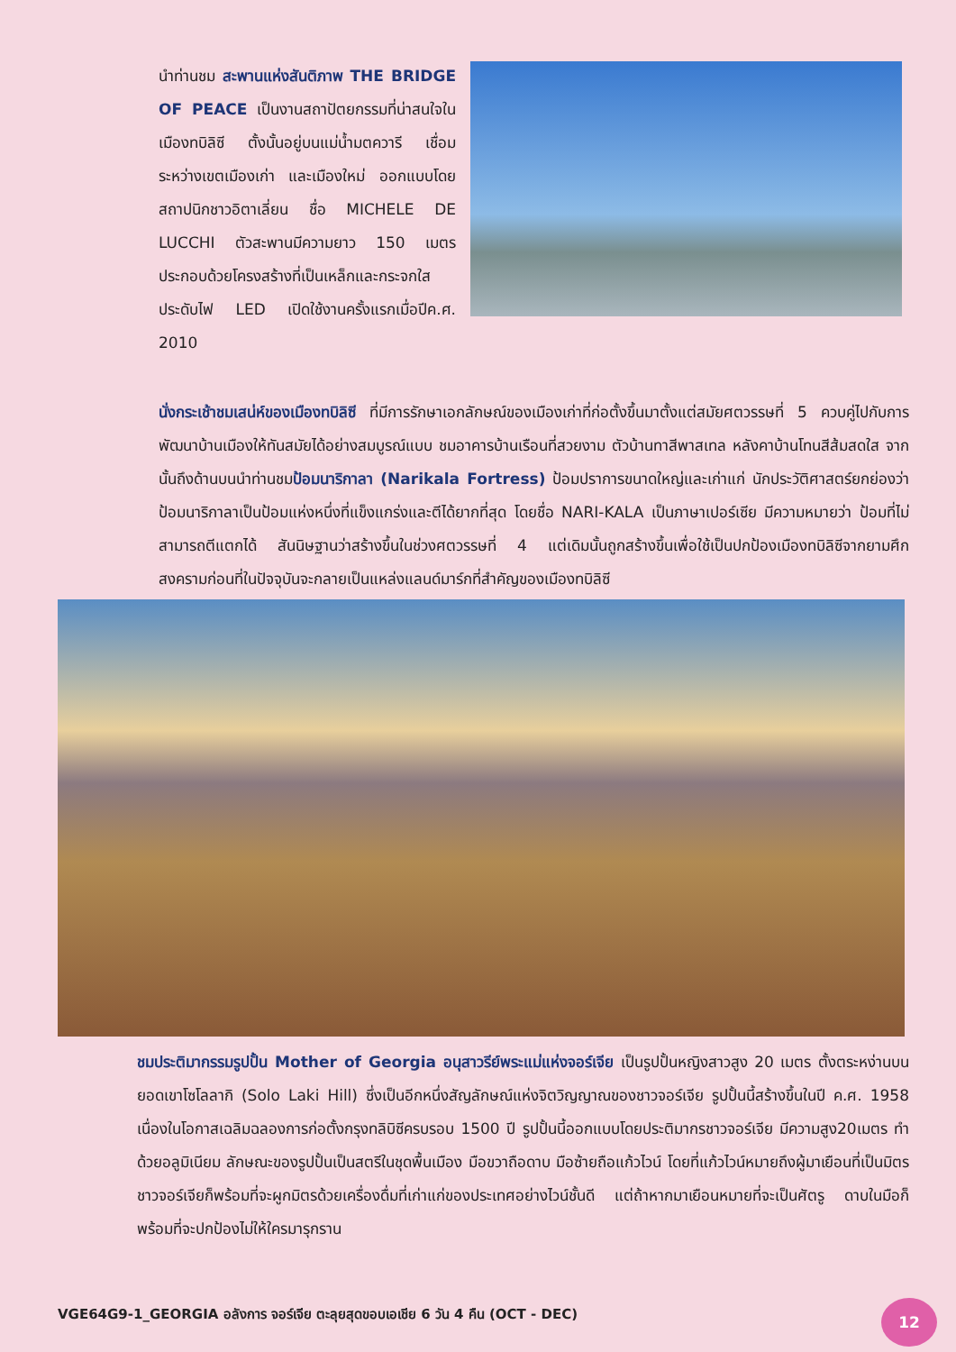นำท่านชม สะพานแห่งสันติภาพ THE BRIDGE OF PEACE เป็นงานสถาปัตยกรรมที่น่าสนใจในเมืองทบิลิซี ตั้งนั้นอยู่บนแม่น้ำมตควารี เชื่อมระหว่างเขตเมืองเก่า และเมืองใหม่ ออกแบบโดย สถาปนิกชาวอิตาเลี่ยน ชื่อ MICHELE DE LUCCHI ตัวสะพานมีความยาว 150 เมตร ประกอบด้วยโครงสร้างที่เป็นเหล็กและกระจกใส ประดับไฟ LED เปิดใช้งานครั้งแรกเมื่อปีค.ศ. 2010
นั่งกระเช้าชมเสน่ห์ของเมืองทบิลิซี ที่มีการรักษาเอกลักษณ์ของเมืองเก่าที่ก่อตั้งขึ้นมาตั้งแต่สมัยศตวรรษที่ 5 ควบคู่ไปกับการพัฒนาบ้านเมืองให้ทันสมัยได้อย่างสมบูรณ์แบบ ชมอาคารบ้านเรือนที่สวยงาม ตัวบ้านทาสีพาสเทล หลังคาบ้านโทนสีส้มสดใส จากนั้นถึงด้านบนนำท่านชมป้อมนาริกาลา (Narikala Fortress) ป้อมปราการขนาดใหญ่และเก่าแก่ นักประวัติศาสตร์ยกย่องว่าป้อมนาริกาลาเป็นป้อมแห่งหนึ่งที่แข็งแกร่งและตีได้ยากที่สุด โดยชื่อ NARI-KALA เป็นภาษาเปอร์เซีย มีความหมายว่า ป้อมที่ไม่สามารถตีแตกได้ สันนิษฐานว่าสร้างขึ้นในช่วงศตวรรษที่ 4 แต่เดิมนั้นถูกสร้างขึ้นเพื่อใช้เป็นปกป้องเมืองทบิลิซีจากยามศึกสงครามก่อนที่ในปัจจุบันจะกลายเป็นแหล่งแลนด์มาร์กที่สำคัญของเมืองทบิลิซี
ชมประติมากรรมรูปปั้น Mother of Georgia อนุสาวรีย์พระแม่แห่งจอร์เจีย เป็นรูปปั้นหญิงสาวสูง 20 เมตร ตั้งตระหง่านบนยอดเขาโซโลลากิ (Solo Laki Hill) ซึ่งเป็นอีกหนึ่งสัญลักษณ์แห่งจิตวิญญาณของชาวจอร์เจีย รูปปั้นนี้สร้างขึ้นในปี ค.ศ. 1958 เนื่องในโอกาสเฉลิมฉลองการก่อตั้งกรุงทลิบิซีครบรอบ 1500 ปี รูปปั้นนี้ออกแบบโดยประติมากรชาวจอร์เจีย มีความสูง20เมตร ทำด้วยอลูมิเนียม ลักษณะของรูปปั้นเป็นสตรีในชุดพื้นเมือง มือขวาถือดาบ มือซ้ายถือแก้วไวน์ โดยที่แก้วไวน์หมายถึงผู้มาเยือนที่เป็นมิตร ชาวจอร์เจียก็พร้อมที่จะผูกมิตรด้วยเครื่องดื่มที่เก่าแก่ของประเทศอย่างไวน์ชั้นดี แต่ถ้าหากมาเยือนหมายที่จะเป็นศัตรู ดาบในมือก็พร้อมที่จะปกป้องไม่ให้ใครมารุกราน
VGE64G9-1_GEORGIA อลังการ จอร์เจีย ตะลุยสุดขอบเอเชีย 6 วัน 4 คืน (OCT - DEC)
12